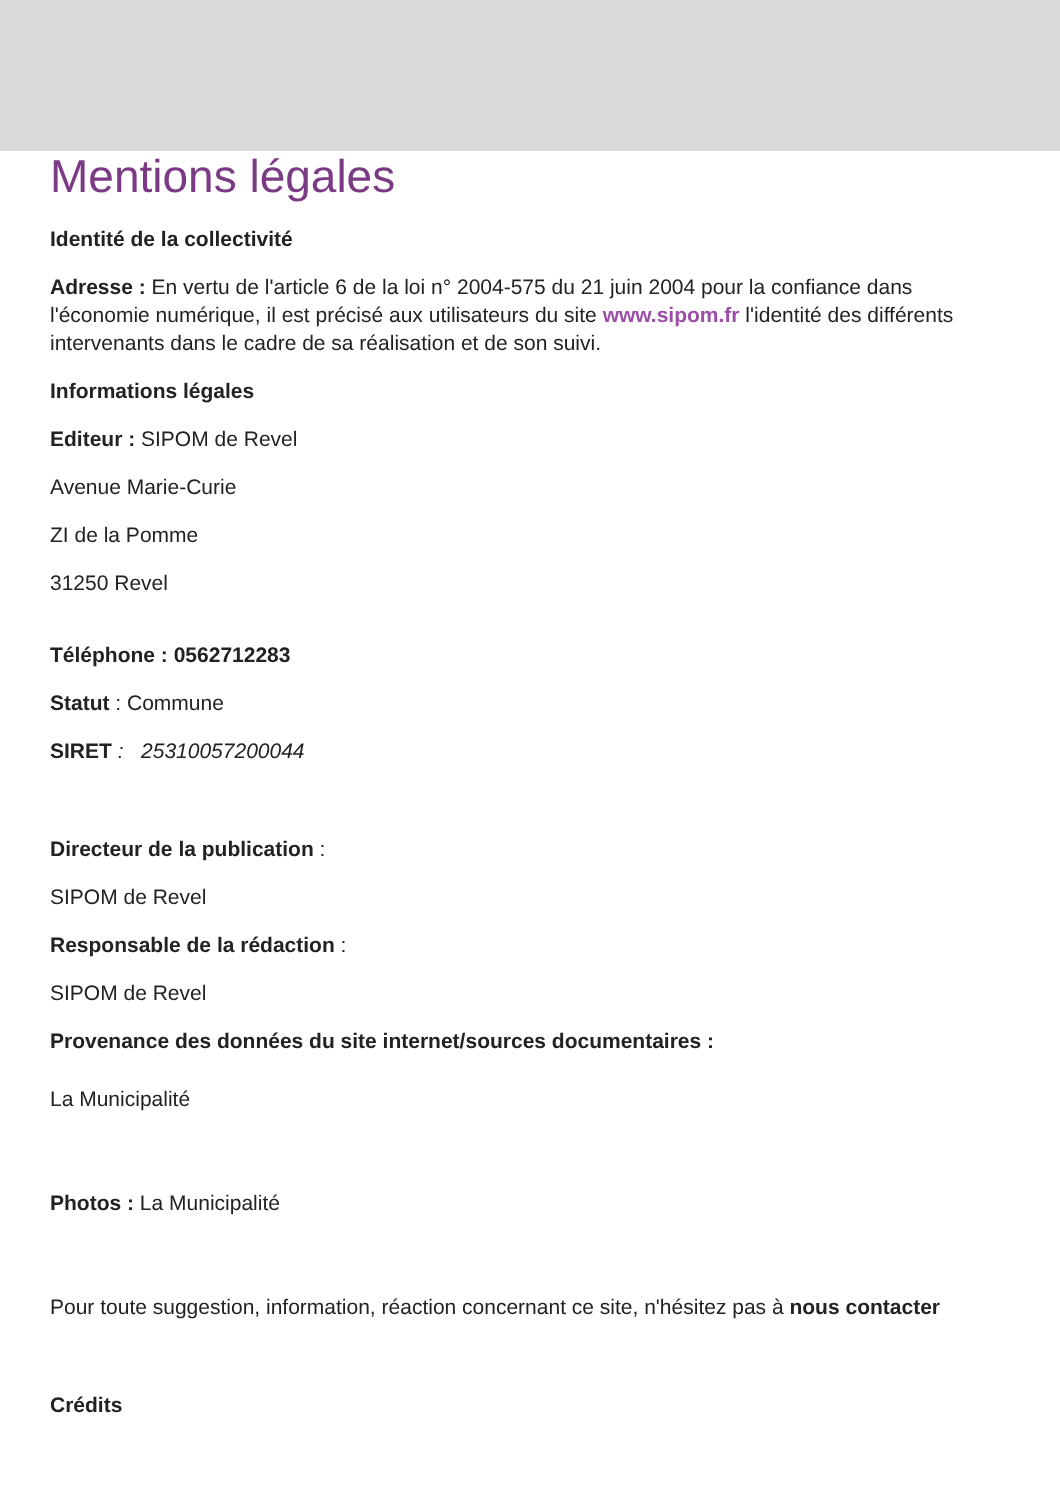Mentions légales
Identité de la collectivité
Adresse : En vertu de l'article 6 de la loi n° 2004-575 du 21 juin 2004 pour la confiance dans l'économie numérique, il est précisé aux utilisateurs du site www.sipom.fr l'identité des différents intervenants dans le cadre de sa réalisation et de son suivi.
Informations légales
Editeur : SIPOM de Revel
Avenue Marie-Curie
ZI de la Pomme
31250 Revel
Téléphone : 0562712283
Statut : Commune
SIRET : 25310057200044
Directeur de la publication :
SIPOM de Revel
Responsable de la rédaction :
SIPOM de Revel
Provenance des données du site internet/sources documentaires :
La Municipalité
Photos : La Municipalité
Pour toute suggestion, information, réaction concernant ce site, n'hésitez pas à nous contacter
Crédits